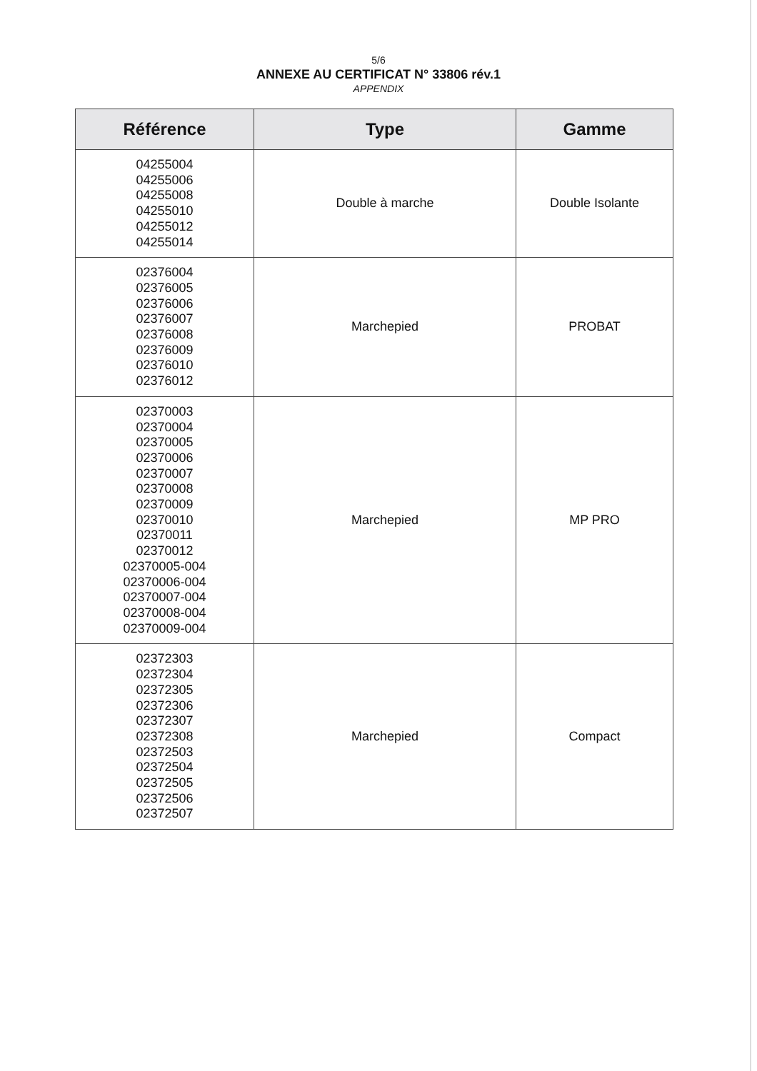5/6
ANNEXE AU CERTIFICAT N° 33806 rév.1
APPENDIX
| Référence | Type | Gamme |
| --- | --- | --- |
| 04255004 04255006 04255008 04255010 04255012 04255014 | Double à marche | Double Isolante |
| 02376004 02376005 02376006 02376007 02376008 02376009 02376010 02376012 | Marchepied | PROBAT |
| 02370003 02370004 02370005 02370006 02370007 02370008 02370009 02370010 02370011 02370012 02370005-004 02370006-004 02370007-004 02370008-004 02370009-004 | Marchepied | MP PRO |
| 02372303 02372304 02372305 02372306 02372307 02372308 02372503 02372504 02372505 02372506 02372507 | Marchepied | Compact |